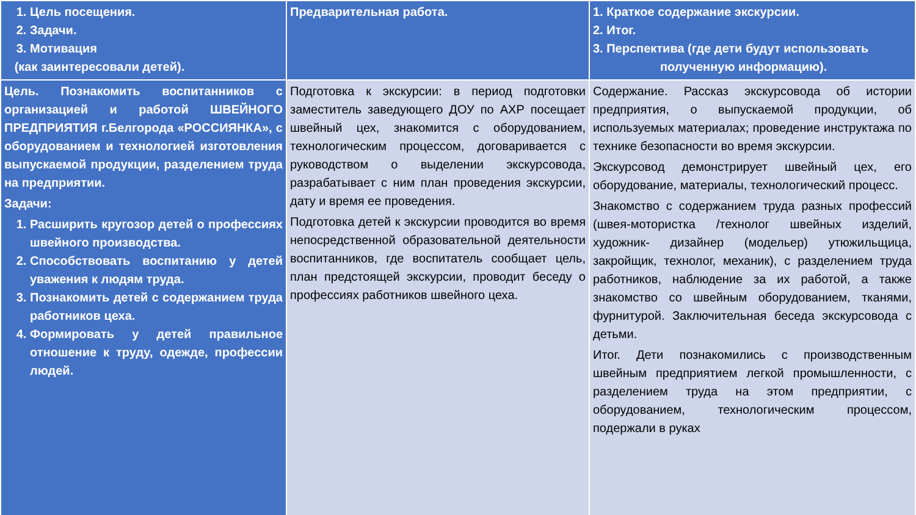| 1. Цель посещения. 2. Задачи. 3. Мотивация (как заинтересовали детей). | Предварительная работа. | 1. Краткое содержание экскурсии. 2. Итог. 3. Перспектива (где дети будут использовать полученную информацию). |
| --- | --- | --- |
| Цель. Познакомить воспитанников с организацией и работой ШВЕЙНОГО ПРЕДПРИЯТИЯ г.Белгорода «РОССИЯНКА», с оборудованием и технологией изготовления выпускаемой продукции, разделением труда на предприятии. Задачи: 1. Расширить кругозор детей о профессиях швейного производства. 2. Способствовать воспитанию у детей уважения к людям труда. 3. Познакомить детей с содержанием труда работников цеха. 4. Формировать у детей правильное отношение к труду, одежде, профессии людей. | Подготовка к экскурсии: в период подготовки заместитель заведующего ДОУ по АХР посещает швейный цех, знакомится с оборудованием, технологическим процессом, договаривается с руководством о выделении экскурсовода, разрабатывает с ним план проведения экскурсии, дату и время ее проведения. Подготовка детей к экскурсии проводится во время непосредственной образовательной деятельности воспитанников, где воспитатель сообщает цель, план предстоящей экскурсии, проводит беседу о профессиях работников швейного цеха. | Содержание. Рассказ экскурсовода об истории предприятия, о выпускаемой продукции, об используемых материалах; проведение инструктажа по технике безопасности во время экскурсии. Экскурсовод демонстрирует швейный цех, его оборудование, материалы, технологический процесс. Знакомство с содержанием труда разных профессий (швея-мотористка /технолог швейных изделий, художник- дизайнер (модельер) утюжильщица, закройщик, технолог, механик), с разделением труда работников, наблюдение за их работой, а также знакомство со швейным оборудованием, тканями, фурнитурой. Заключительная беседа экскурсовода с детьми. Итог. Дети познакомились с производственным швейным предприятием легкой промышленности, с разделением труда на этом предприятии, с оборудованием, технологическим процессом, подержали в руках |